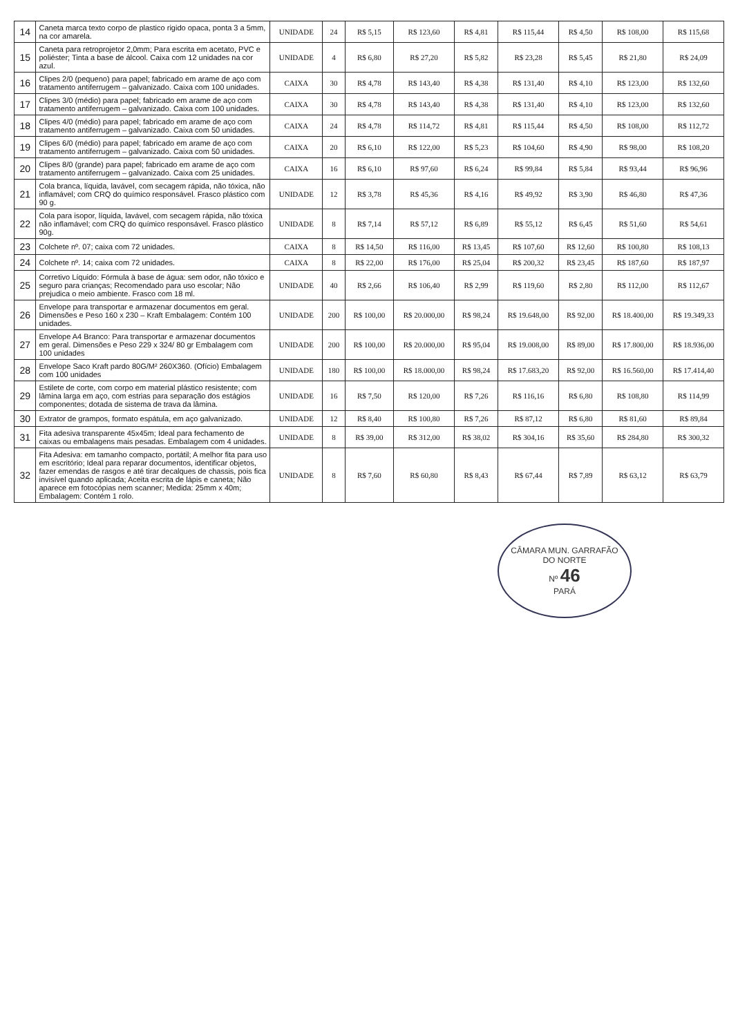| 14 | Caneta marca texto corpo de plastico rigido opaca, ponta 3 a 5mm, na cor amarela. | UNIDADE | 24 | R$ 5,15 | R$ 123,60 | R$ 4,81 | R$ 115,44 | R$ 4,50 | R$ 108,00 | R$ 115,68 |
| 15 | Caneta para retroprojetor 2,0mm; Para escrita em acetato, PVC e poliéster; Tinta a base de álcool. Caixa com 12 unidades na cor azul. | UNIDADE | 4 | R$ 6,80 | R$ 27,20 | R$ 5,82 | R$ 23,28 | R$ 5,45 | R$ 21,80 | R$ 24,09 |
| 16 | Clipes 2/0 (pequeno) para papel; fabricado em arame de aço com tratamento antiferrugem – galvanizado. Caixa com 100 unidades. | CAIXA | 30 | R$ 4,78 | R$ 143,40 | R$ 4,38 | R$ 131,40 | R$ 4,10 | R$ 123,00 | R$ 132,60 |
| 17 | Clipes 3/0 (médio) para papel; fabricado em arame de aço com tratamento antiferrugem – galvanizado. Caixa com 100 unidades. | CAIXA | 30 | R$ 4,78 | R$ 143,40 | R$ 4,38 | R$ 131,40 | R$ 4,10 | R$ 123,00 | R$ 132,60 |
| 18 | Clipes 4/0 (médio) para papel; fabricado em arame de aço com tratamento antiferrugem – galvanizado. Caixa com 50 unidades. | CAIXA | 24 | R$ 4,78 | R$ 114,72 | R$ 4,81 | R$ 115,44 | R$ 4,50 | R$ 108,00 | R$ 112,72 |
| 19 | Clipes 6/0 (médio) para papel; fabricado em arame de aço com tratamento antiferrugem – galvanizado. Caixa com 50 unidades. | CAIXA | 20 | R$ 6,10 | R$ 122,00 | R$ 5,23 | R$ 104,60 | R$ 4,90 | R$ 98,00 | R$ 108,20 |
| 20 | Clipes 8/0 (grande) para papel; fabricado em arame de aço com tratamento antiferrugem – galvanizado. Caixa com 25 unidades. | CAIXA | 16 | R$ 6,10 | R$ 97,60 | R$ 6,24 | R$ 99,84 | R$ 5,84 | R$ 93,44 | R$ 96,96 |
| 21 | Cola branca, líquida, lavável, com secagem rápida, não tóxica, não inflamável; com CRQ do químico responsável. Frasco plástico com 90 g. | UNIDADE | 12 | R$ 3,78 | R$ 45,36 | R$ 4,16 | R$ 49,92 | R$ 3,90 | R$ 46,80 | R$ 47,36 |
| 22 | Cola para isopor, líquida, lavável, com secagem rápida, não tóxica não inflamável; com CRQ do químico responsável. Frasco plástico 90g. | UNIDADE | 8 | R$ 7,14 | R$ 57,12 | R$ 6,89 | R$ 55,12 | R$ 6,45 | R$ 51,60 | R$ 54,61 |
| 23 | Colchete nº. 07; caixa com 72 unidades. | CAIXA | 8 | R$ 14,50 | R$ 116,00 | R$ 13,45 | R$ 107,60 | R$ 12,60 | R$ 100,80 | R$ 108,13 |
| 24 | Colchete nº. 14; caixa com 72 unidades. | CAIXA | 8 | R$ 22,00 | R$ 176,00 | R$ 25,04 | R$ 200,32 | R$ 23,45 | R$ 187,60 | R$ 187,97 |
| 25 | Corretivo Líquido: Fórmula à base de água: sem odor, não tóxico e seguro para crianças; Recomendado para uso escolar; Não prejudica o meio ambiente. Frasco com 18 ml. | UNIDADE | 40 | R$ 2,66 | R$ 106,40 | R$ 2,99 | R$ 119,60 | R$ 2,80 | R$ 112,00 | R$ 112,67 |
| 26 | Envelope para transportar e armazenar documentos em geral. Dimensões e Peso 160 x 230 – Kraft Embalagem: Contém 100 unidades. | UNIDADE | 200 | R$ 100,00 | R$ 20.000,00 | R$ 98,24 | R$ 19.648,00 | R$ 92,00 | R$ 18.400,00 | R$ 19.349,33 |
| 27 | Envelope A4 Branco: Para transportar e armazenar documentos em geral. Dimensões e Peso 229 x 324/ 80 gr Embalagem com 100 unidades | UNIDADE | 200 | R$ 100,00 | R$ 20.000,00 | R$ 95,04 | R$ 19.008,00 | R$ 89,00 | R$ 17.800,00 | R$ 18.936,00 |
| 28 | Envelope Saco Kraft pardo 80G/M² 260X360. (Ofício) Embalagem com 100 unidades | UNIDADE | 180 | R$ 100,00 | R$ 18.000,00 | R$ 98,24 | R$ 17.683,20 | R$ 92,00 | R$ 16.560,00 | R$ 17.414,40 |
| 29 | Estilete de corte, com corpo em material plástico resistente; com lâmina larga em aço, com estrias para separação dos estágios componentes; dotada de sistema de trava da lâmina. | UNIDADE | 16 | R$ 7,50 | R$ 120,00 | R$ 7,26 | R$ 116,16 | R$ 6,80 | R$ 108,80 | R$ 114,99 |
| 30 | Extrator de grampos, formato espátula, em aço galvanizado. | UNIDADE | 12 | R$ 8,40 | R$ 100,80 | R$ 7,26 | R$ 87,12 | R$ 6,80 | R$ 81,60 | R$ 89,84 |
| 31 | Fita adesiva transparente 45x45m; Ideal para fechamento de caixas ou embalagens mais pesadas. Embalagem com 4 unidades. | UNIDADE | 8 | R$ 39,00 | R$ 312,00 | R$ 38,02 | R$ 304,16 | R$ 35,60 | R$ 284,80 | R$ 300,32 |
| 32 | Fita Adesiva: em tamanho compacto, portátil; A melhor fita para uso em escritório; Ideal para reparar documentos, identificar objetos, fazer emendas de rasgos e até tirar decalques de chassis, pois fica invisível quando aplicada; Aceita escrita de lápis e caneta; Não aparece em fotocópias nem scanner; Medida: 25mm x 40m; Embalagem: Contém 1 rolo. | UNIDADE | 8 | R$ 7,60 | R$ 60,80 | R$ 8,43 | R$ 67,44 | R$ 7,89 | R$ 63,12 | R$ 63,79 |
CÂMARA MUN. GARRAFÃO DO NORTE
Nº 46
PARÁ